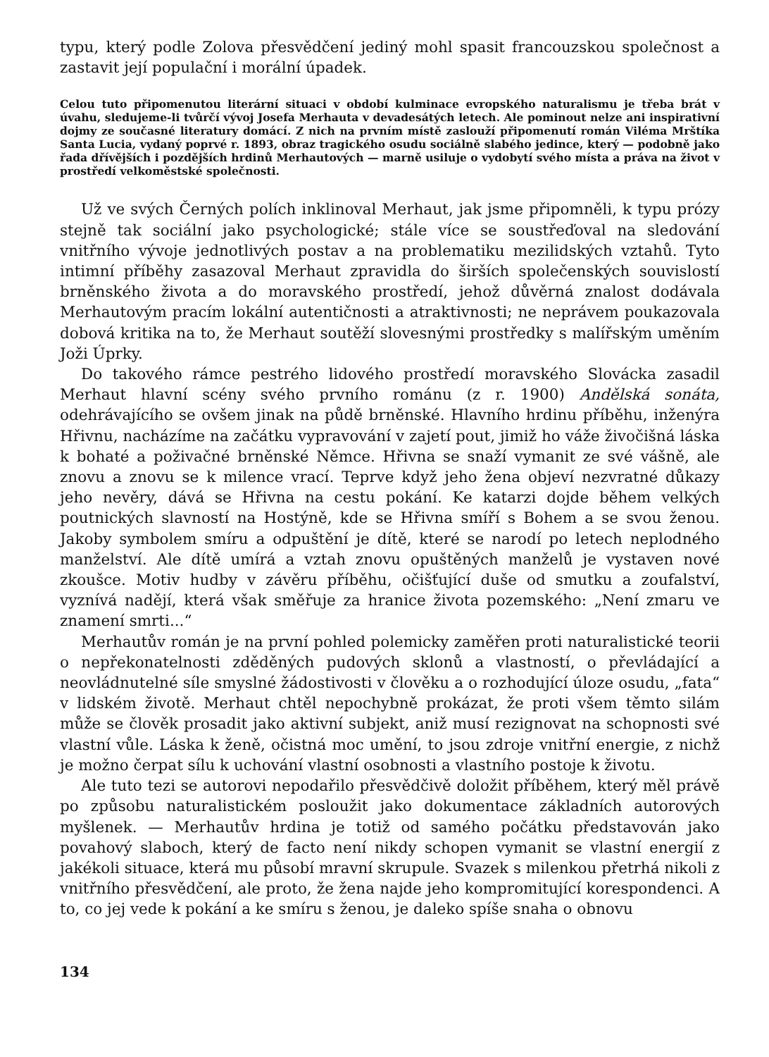typu, který podle Zolova přesvědčení jediný mohl spasit francouzskou společnost a zastavit její populační i morální úpadek.
Celou tuto připomenutou literární situaci v období kulminace evropského naturalismu je třeba brát v úvahu, sledujeme-li tvůrčí vývoj Josefa Merhauta v devadesátých letech. Ale pominout nelze ani inspirativní dojmy ze současné literatury domácí. Z nich na prvním místě zaslouží připomenutí román Viléma Mrštíka Santa Lucia, vydaný poprvé r. 1893, obraz tragického osudu sociálně slabého jedince, který — podobně jako řada dřívějších i pozdějších hrdinů Merhautových — marně usiluje o vydobytí svého místa a práva na život v prostředí velkoměstské společnosti.
Už ve svých Černých polích inklinoval Merhaut, jak jsme připomněli, k typu prózy stejně tak sociální jako psychologické; stále více se soustřeďoval na sledování vnitřního vývoje jednotlivých postav a na problematiku mezilidských vztahů. Tyto intimní příběhy zasazoval Merhaut zpravidla do širších společenských souvislostí brněnského života a do moravského prostředí, jehož důvěrná znalost dodávala Merhautovým pracím lokální autentičnosti a atraktivnosti; ne neprávem poukazovala dobová kritika na to, že Merhaut soutěží slovesnými prostředky s malířským uměním Joži Úprky.
Do takového rámce pestrého lidového prostředí moravského Slovácka zasadil Merhaut hlavní scény svého prvního románu (z r. 1900) Andělská sonáta, odehrávajícího se ovšem jinak na půdě brněnské. Hlavního hrdinu příběhu, inženýra Hřivnu, nacházíme na začátku vypravování v zajetí pout, jimiž ho váže živočišná láska k bohaté a poživačné brněnské Němce. Hřivna se snaží vymanit ze své vášně, ale znovu a znovu se k milence vrací. Teprve když jeho žena objeví nezvratné důkazy jeho nevěry, dává se Hřivna na cestu pokání. Ke katarzi dojde během velkých poutnických slavností na Hostýně, kde se Hřivna smíří s Bohem a se svou ženou. Jakoby symbolem smíru a odpuštění je dítě, které se narodí po letech neplodného manželství. Ale dítě umírá a vztah znovu opuštěných manželů je vystaven nové zkoušce. Motiv hudby v závěru příběhu, očišťující duše od smutku a zoufalství, vyznívá nadějí, která však směřuje za hranice života pozemského: „Není zmaru ve znamení smrti...“
Merhautův román je na první pohled polemicky zaměřen proti naturalistické teorii o nepřekonatelnosti zděděných pudových sklonů a vlastností, o převládající a neovládnutelné síle smyslné žádostivosti v člověku a o rozhodující úloze osudu, „fata“ v lidském životě. Merhaut chtěl nepochybně prokázat, že proti všem těmto silám může se člověk prosadit jako aktivní subjekt, aniž musí rezignovat na schopnosti své vlastní vůle. Láska k ženě, očistná moc umění, to jsou zdroje vnitřní energie, z nichž je možno čerpat sílu k uchování vlastní osobnosti a vlastního postoje k životu.
Ale tuto tezi se autorovi nepodařilo přesvědčivě doložit příběhem, který měl právě po způsobu naturalistickém posloužit jako dokumentace základních autorových myšlenek. — Merhautův hrdina je totiž od samého počátku představován jako povahový slaboch, který de facto není nikdy schopen vymanit se vlastní energií z jakékoli situace, která mu působí mravní skrupule. Svazek s milenkou přetrhá nikoli z vnitřního přesvědčení, ale proto, že žena najde jeho kompromitující korespondenci. A to, co jej vede k pokání a ke smíru s ženou, je daleko spíše snaha o obnovu
134